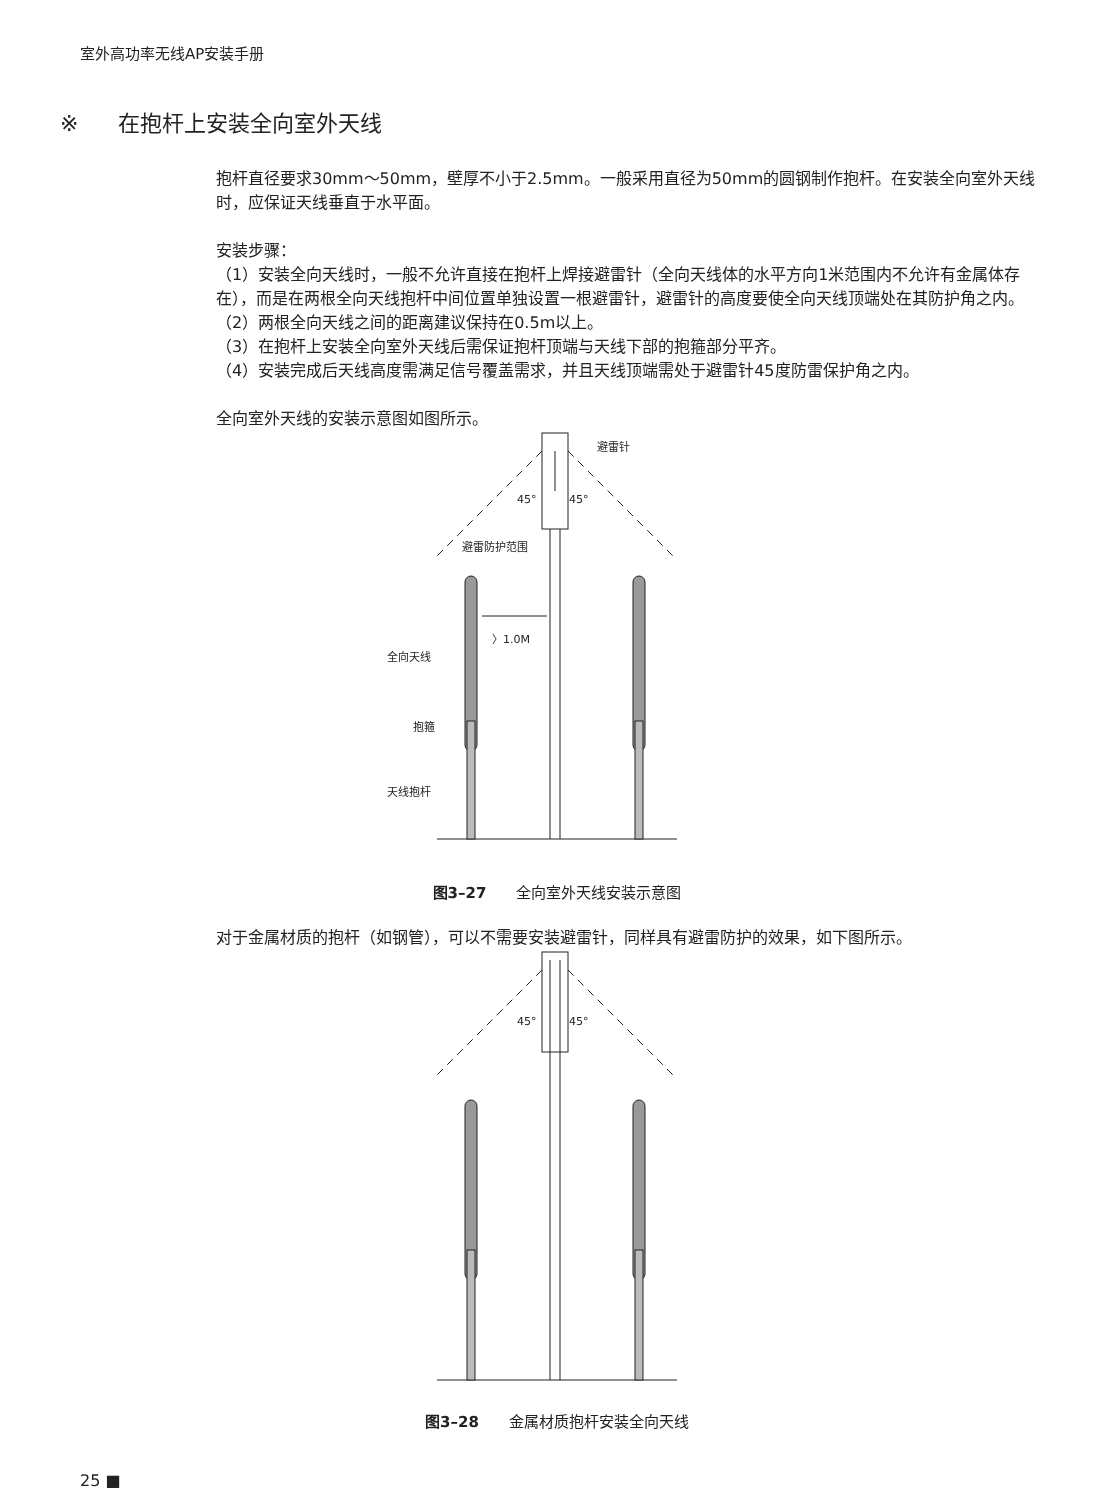室外高功率无线AP安装手册
※ 在抱杆上安装全向室外天线
抱杆直径要求30mm～50mm，壁厚不小于2.5mm。一般采用直径为50mm的圆钢制作抱杆。在安装全向室外天线时，应保证天线垂直于水平面。
安装步骤：
（1）安装全向天线时，一般不允许直接在抱杆上焊接避雷针（全向天线体的水平方向1米范围内不允许有金属体存在），而是在两根全向天线抱杆中间位置单独设置一根避雷针，避雷针的高度要使全向天线顶端处在其防护角之内。
（2）两根全向天线之间的距离建议保持在0.5m以上。
（3）在抱杆上安装全向室外天线后需保证抱杆顶端与天线下部的抱箍部分平齐。
（4）安装完成后天线高度需满足信号覆盖需求，并且天线顶端需处于避雷针45度防雷保护角之内。
全向室外天线的安装示意图如图所示。
避雷针
45°
45°
避雷防护范围
〉1.0M
全向天线
抱箍
天线抱杆
图3–27 全向室外天线安装示意图
对于金属材质的抱杆（如钢管），可以不需要安装避雷针，同样具有避雷防护的效果，如下图所示。
45°
45°
图3–28 金属材质抱杆安装全向天线
25 ■